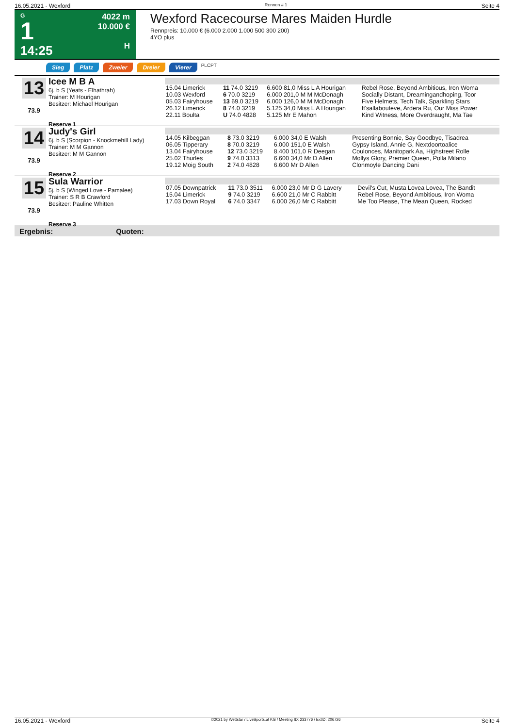16.05.2021 - Wexford Rennen # 1 Seite 4
G
1
14:25
4022 m
10.000 €
H
Wexford Racecourse Mares Maiden Hurdle
Rennpreis: 10.000 € (6.000 2.000 1.000 500 300 200)
4YO plus
Sieg Platz Zweier Dreier Vierer PLCPT
13
73.9
Icee M B A
6j. b S (Yeats - Elhathrah)
Trainer: M Hourigan
Besitzer: Michael Hourigan
Reserve 1
| 15.04 Limerick | 11 74.0 3219 | 6.600 81,0 Miss L A Hourigan | Rebel Rose, Beyond Ambitious, Iron Woma |
| 10.03 Wexford | 6 70.0 3219 | 6.000 201,0 M M McDonagh | Socially Distant, Dreamingandhoping, Toor |
| 05.03 Fairyhouse | 13 69.0 3219 | 6.000 126,0 M M McDonagh | Five Helmets, Tech Talk, Sparkling Stars |
| 26.12 Limerick | 8 74.0 3219 | 5.125 34,0 Miss L A Hourigan | It'sallabouteve, Ardera Ru, Our Miss Power |
| 22.11 Boulta | U 74.0 4828 | 5.125 Mr E Mahon | Kind Witness, More Overdraught, Ma Tae |
14
73.9
Judy's Girl
6j. b S (Scorpion - Knockmehill Lady)
Trainer: M M Gannon
Besitzer: M M Gannon
Reserve 2
| 14.05 Kilbeggan | 8 73.0 3219 | 6.000 34,0 E Walsh | Presenting Bonnie, Say Goodbye, Tisadrea |
| 06.05 Tipperary | 8 70.0 3219 | 6.000 151,0 E Walsh | Gypsy Island, Annie G, Nextdoortoalice |
| 13.04 Fairyhouse | 12 73.0 3219 | 8.400 101,0 R Deegan | Coulonces, Manitopark Aa, Highstreet Rolle |
| 25.02 Thurles | 9 74.0 3313 | 6.600 34,0 Mr D Allen | Mollys Glory, Premier Queen, Polla Milano |
| 19.12 Moig South | 2 74.0 4828 | 6.600 Mr D Allen | Clonmoyle Dancing Dani |
15
73.9
Sula Warrior
5j. b S (Winged Love - Pamalee)
Trainer: S R B Crawford
Besitzer: Pauline Whitten
Reserve 3
| 07.05 Downpatrick | 11 73.0 3511 | 6.000 23,0 Mr D G Lavery | Devil's Cut, Musta Lovea Lovea, The Bandit |
| 15.04 Limerick | 9 74.0 3219 | 6.600 21,0 Mr C Rabbitt | Rebel Rose, Beyond Ambitious, Iron Woma |
| 17.03 Down Royal | 6 74.0 3347 | 6.000 26,0 Mr C Rabbitt | Me Too Please, The Mean Queen, Rocked |
Ergebnis: Quoten:
16.05.2021 - Wexford ©2021 by Wettstar / LiveSports.at KG / Meeting ID: 233776 / ExtID: 206726 Seite 4